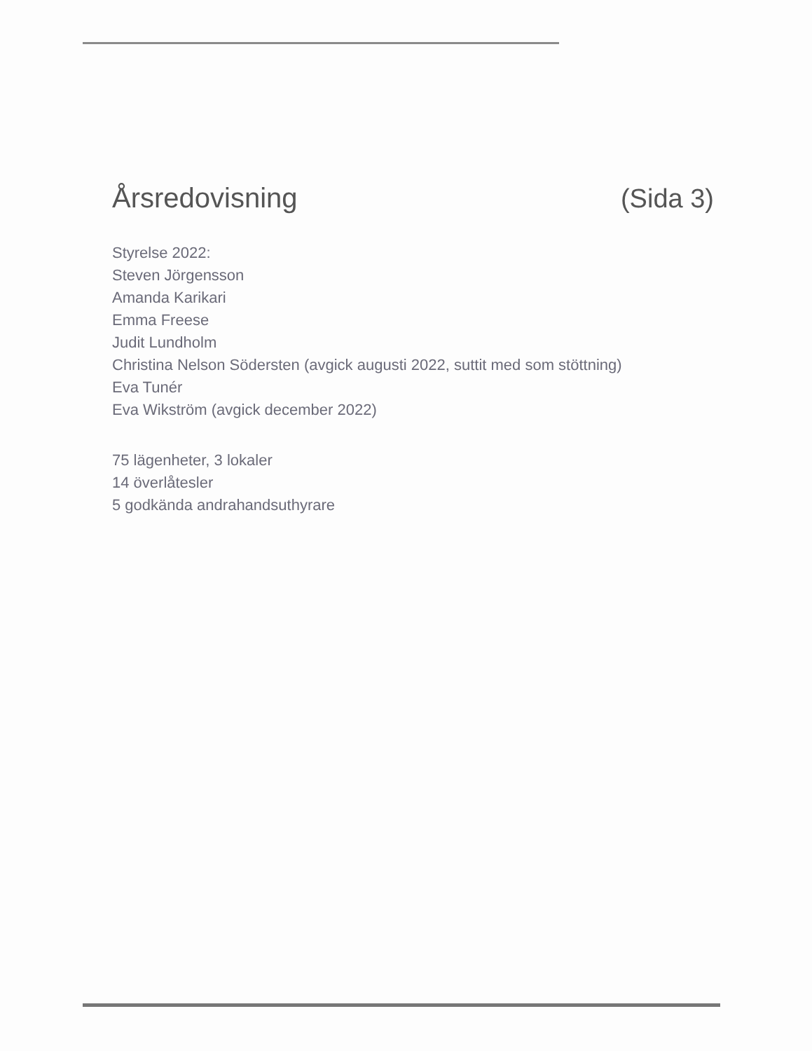Årsredovisning (Sida 3)
Styrelse 2022:
Steven Jörgensson
Amanda Karikari
Emma Freese
Judit Lundholm
Christina Nelson Södersten (avgick augusti 2022, suttit med som stöttning)
Eva Tunér
Eva Wikström (avgick december 2022)
75 lägenheter, 3 lokaler
14 överlåtesler
5 godkända andrahandsuthyrare